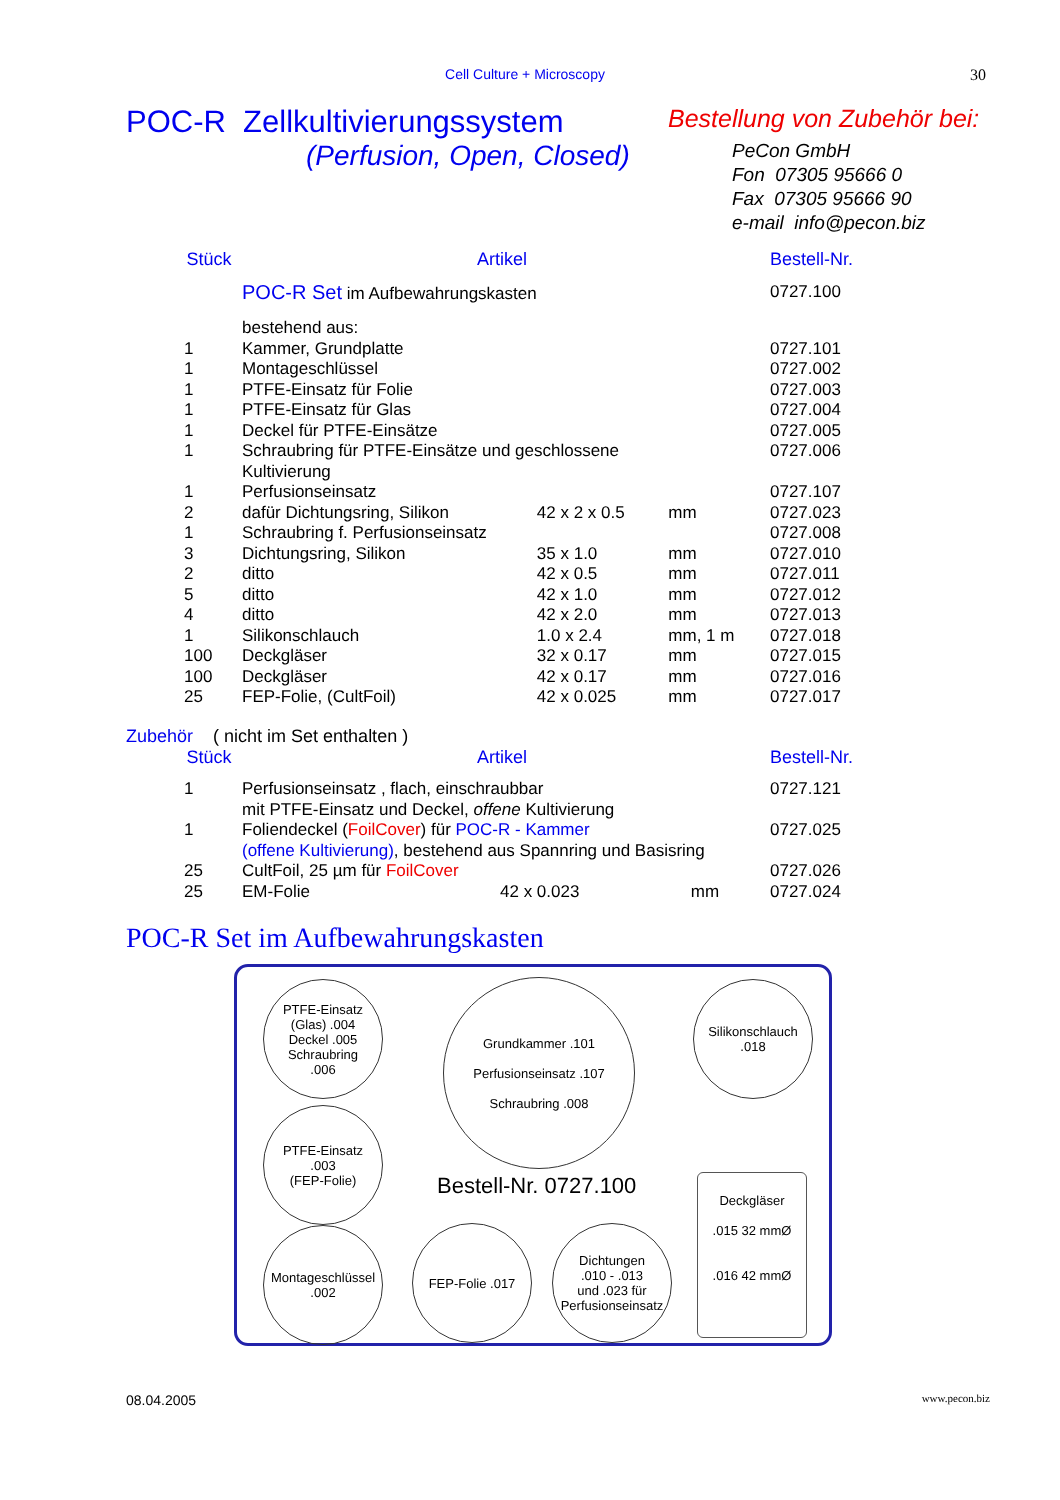Cell Culture + Microscopy 30
POC-R Zellkultivierungssystem
(Perfusion, Open, Closed)
Bestellung von Zubehör bei:
PeCon GmbH
Fon 07305 95666 0
Fax 07305 95666 90
e-mail info@pecon.biz
| Stück | Artikel | | | Bestell-Nr. |
| --- | --- | --- | --- | --- |
| | POC-R Set im Aufbewahrungskasten | | | 0727.100 |
| | bestehend aus: | | | |
| 1 | Kammer, Grundplatte | | | 0727.101 |
| 1 | Montageschlüssel | | | 0727.002 |
| 1 | PTFE-Einsatz für Folie | | | 0727.003 |
| 1 | PTFE-Einsatz für Glas | | | 0727.004 |
| 1 | Deckel für PTFE-Einsätze | | | 0727.005 |
| 1 | Schraubring für PTFE-Einsätze und geschlossene Kultivierung | | | 0727.006 |
| 1 | Perfusionseinsatz | | | 0727.107 |
| 2 | dafür Dichtungsring, Silikon | 42 x 2 x 0.5 | mm | 0727.023 |
| 1 | Schraubring f. Perfusionseinsatz | | | 0727.008 |
| 3 | Dichtungsring, Silikon | 35 x 1.0 | mm | 0727.010 |
| 2 | ditto | 42 x 0.5 | mm | 0727.011 |
| 5 | ditto | 42 x 1.0 | mm | 0727.012 |
| 4 | ditto | 42 x 2.0 | mm | 0727.013 |
| 1 | Silikonschlauch | 1.0 x 2.4 | mm, 1 m | 0727.018 |
| 100 | Deckgläser | 32 x 0.17 | mm | 0727.015 |
| 100 | Deckgläser | 42 x 0.17 | mm | 0727.016 |
| 25 | FEP-Folie, (CultFoil) | 42 x 0.025 | mm | 0727.017 |
Zubehör ( nicht im Set enthalten )
| Stück | Artikel | | | Bestell-Nr. |
| --- | --- | --- | --- | --- |
| 1 | Perfusionseinsatz , flach, einschraubbar mit PTFE-Einsatz und Deckel, offene Kultivierung | | | 0727.121 |
| 1 | Foliendeckel ( FoilCover ) für POC-R - Kammer (offene Kultivierung) , bestehend aus Spannring und Basisring | | | 0727.025 |
| 25 | CultFoil, 25 µm für FoilCover | | | 0727.026 |
| 25 | EM-Folie | 42 x 0.023 | mm | 0727.024 |
POC-R Set im Aufbewahrungskasten
PTFE-Einsatz
(Glas) .004
Deckel .005
Schraubring
.006
Grundkammer .101
Perfusionseinsatz .107
Schraubring .008
Silikonschlauch
.018
PTFE-Einsatz
.003
(FEP-Folie)
Bestell-Nr. 0727.100
Deckgläser
.015 32 mmØ
.016 42 mmØ
Montageschlüssel
.002
FEP-Folie .017
Dichtungen
.010 - .013
und .023 für
Perfusionseinsatz
08.04.2005 www.pecon.biz